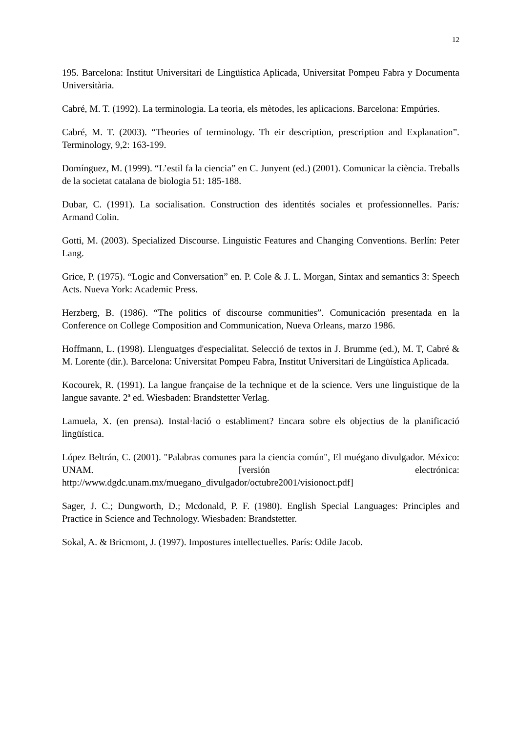12
195. Barcelona: Institut Universitari de Lingüística Aplicada, Universitat Pompeu Fabra y Documenta Universitària.
Cabré, M. T. (1992). La terminologia. La teoria, els mètodes, les aplicacions. Barcelona: Empúries.
Cabré, M. T. (2003). “Theories of terminology. Th eir description, prescription and Explanation”. Terminology, 9,2: 163-199.
Domínguez, M. (1999). “L’estil fa la ciencia” en C. Junyent (ed.) (2001). Comunicar la ciència. Treballs de la societat catalana de biologia 51: 185-188.
Dubar, C. (1991). La socialisation. Construction des identités sociales et professionnelles. París: Armand Colin.
Gotti, M. (2003). Specialized Discourse. Linguistic Features and Changing Conventions. Berlín: Peter Lang.
Grice, P. (1975). “Logic and Conversation” en. P. Cole & J. L. Morgan, Sintax and semantics 3: Speech Acts. Nueva York: Academic Press.
Herzberg, B. (1986). “The politics of discourse communities”. Comunicación presentada en la Conference on College Composition and Communication, Nueva Orleans, marzo 1986.
Hoffmann, L. (1998). Llenguatges d'especialitat. Selecció de textos in J. Brumme (ed.), M. T, Cabré & M. Lorente (dir.). Barcelona: Universitat Pompeu Fabra, Institut Universitari de Lingüística Aplicada.
Kocourek, R. (1991). La langue française de la technique et de la science. Vers une linguistique de la langue savante. 2ª ed. Wiesbaden: Brandstetter Verlag.
Lamuela, X. (en prensa). Instal·lació o establiment? Encara sobre els objectius de la planificació lingüística.
López Beltrán, C. (2001). "Palabras comunes para la ciencia común", El muégano divulgador. México: UNAM. [versión electrónica: http://www.dgdc.unam.mx/muegano_divulgador/octubre2001/visionoct.pdf]
Sager, J. C.; Dungworth, D.; Mcdonald, P. F. (1980). English Special Languages: Principles and Practice in Science and Technology. Wiesbaden: Brandstetter.
Sokal, A. & Bricmont, J. (1997). Impostures intellectuelles. París: Odile Jacob.